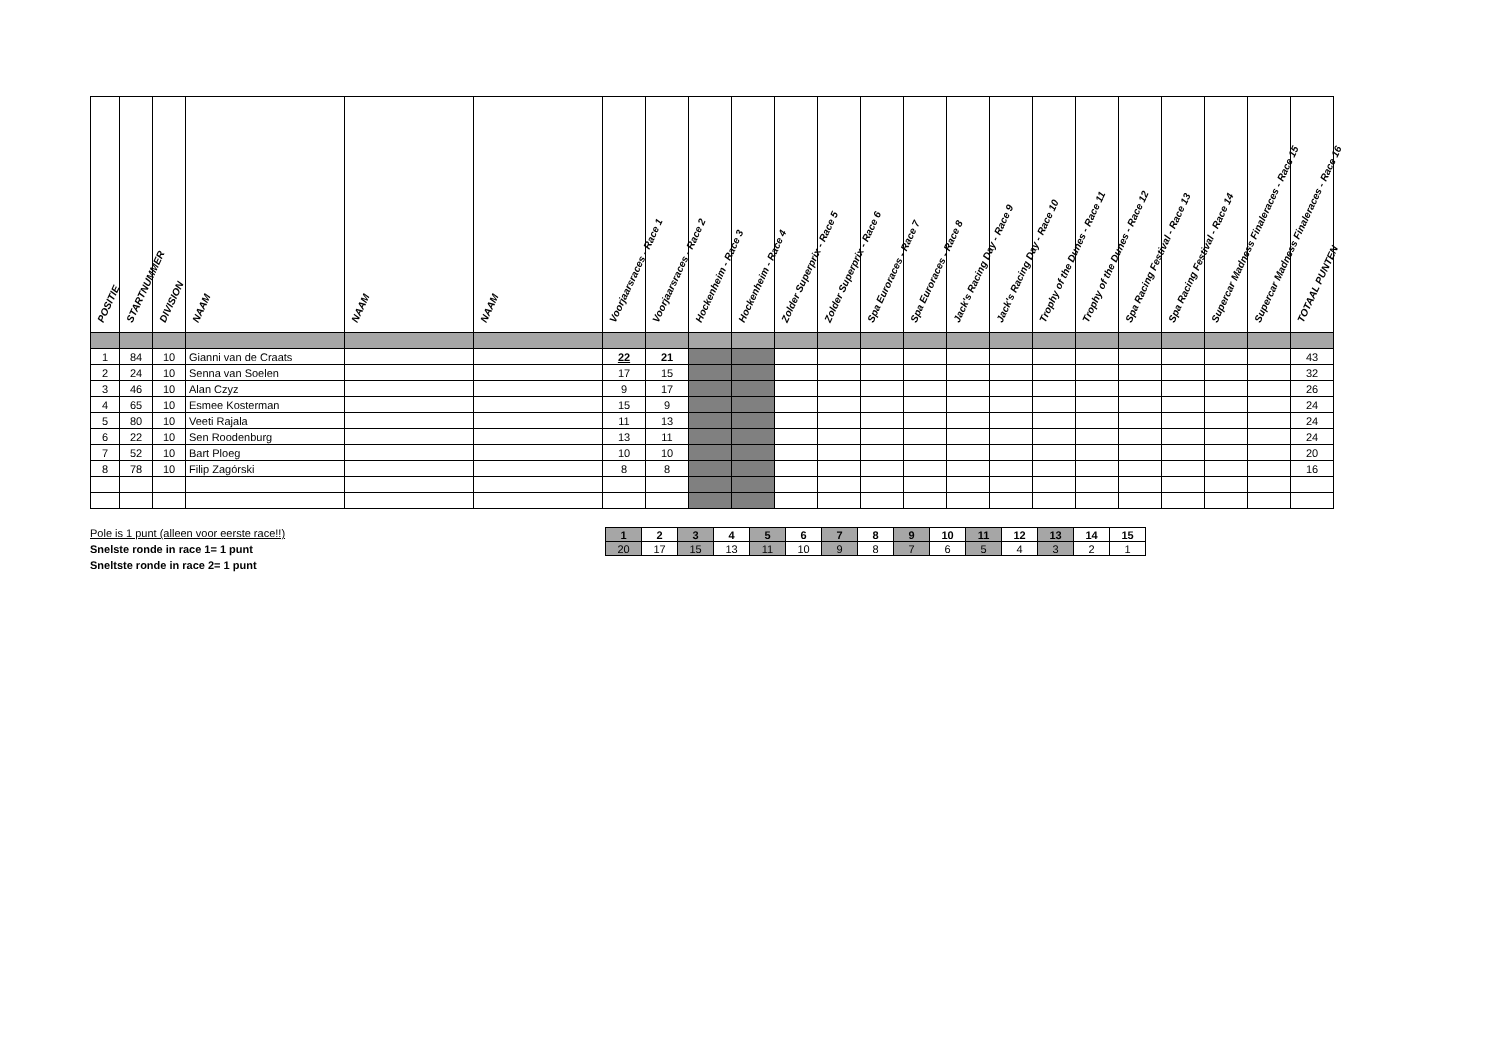| POSITIE | STARTNUMMER | DIVISION | NAAM | NAAM | NAAM | Voorjaarsraces - Race 1 | Voorjaarsraces - Race 2 | Hockenheim - Race 3 | Hockenheim - Race 4 | Zolder Superprix - Race 5 | Zolder Superprix - Race 6 | Spa Euroraces - Race 7 | Spa Euroraces - Race 8 | Jack's Racing Day - Race 9 | Jack's Racing Day - Race 10 | Trophy of the Dunes - Race 11 | Trophy of the Dunes - Race 12 | Spa Racing Festival - Race 13 | Spa Racing Festival - Race 14 | Supercar Madness Finaleraces - Race 15 | Supercar Madness Finaleraces - Race 16 | TOTAAL PUNTEN |
| --- | --- | --- | --- | --- | --- | --- | --- | --- | --- | --- | --- | --- | --- | --- | --- | --- | --- | --- | --- | --- | --- | --- |
| 1 | 84 | 10 | Gianni van de Craats | | | 22 | 21 | | | | | | | | | | | | | | | 43 |
| 2 | 24 | 10 | Senna van Soelen | | | 17 | 15 | | | | | | | | | | | | | | | 32 |
| 3 | 46 | 10 | Alan Czyz | | | 9 | 17 | | | | | | | | | | | | | | | 26 |
| 4 | 65 | 10 | Esmee Kosterman | | | 15 | 9 | | | | | | | | | | | | | | | 24 |
| 5 | 80 | 10 | Veeti Rajala | | | 11 | 13 | | | | | | | | | | | | | | | 24 |
| 6 | 22 | 10 | Sen Roodenburg | | | 13 | 11 | | | | | | | | | | | | | | | 24 |
| 7 | 52 | 10 | Bart Ploeg | | | 10 | 10 | | | | | | | | | | | | | | | 20 |
| 8 | 78 | 10 | Filip Zagórski | | | 8 | 8 | | | | | | | | | | | | | | | 16 |
Pole is 1 punt (alleen voor eerste race!!)
Snelste ronde in race 1= 1 punt
Sneltste ronde in race 2= 1 punt
| 1 | 2 | 3 | 4 | 5 | 6 | 7 | 8 | 9 | 10 | 11 | 12 | 13 | 14 | 15 |
| 20 | 17 | 15 | 13 | 11 | 10 | 9 | 8 | 7 | 6 | 5 | 4 | 3 | 2 | 1 |